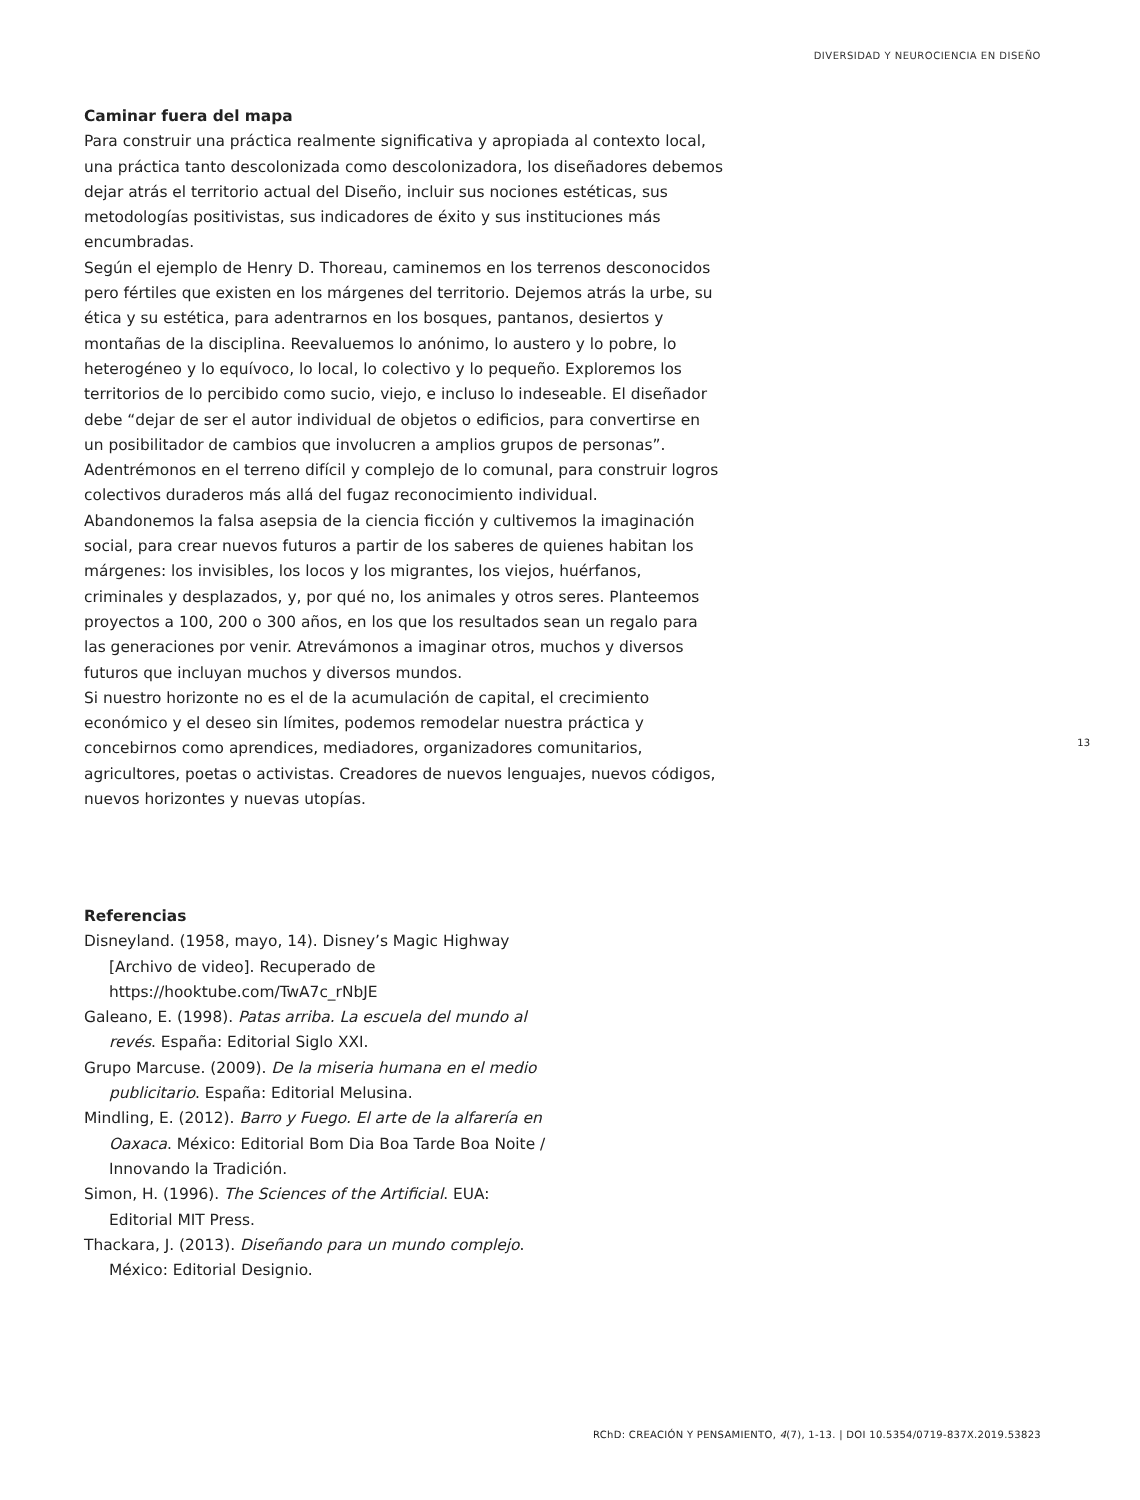DIVERSIDAD Y NEUROCIENCIA EN DISEÑO
Caminar fuera del mapa
Para construir una práctica realmente significativa y apropiada al contexto local, una práctica tanto descolonizada como descolonizadora, los diseñadores debemos dejar atrás el territorio actual del Diseño, incluir sus nociones estéticas, sus metodologías positivistas, sus indicadores de éxito y sus instituciones más encumbradas.
Según el ejemplo de Henry D. Thoreau, caminemos en los terrenos desconocidos pero fértiles que existen en los márgenes del territorio. Dejemos atrás la urbe, su ética y su estética, para adentrarnos en los bosques, pantanos, desiertos y montañas de la disciplina. Reevaluemos lo anónimo, lo austero y lo pobre, lo heterogéneo y lo equívoco, lo local, lo colectivo y lo pequeño. Exploremos los territorios de lo percibido como sucio, viejo, e incluso lo indeseable. El diseñador debe “dejar de ser el autor individual de objetos o edificios, para convertirse en un posibilitador de cambios que involucren a amplios grupos de personas”. Adentrémonos en el terreno difícil y complejo de lo comunal, para construir logros colectivos duraderos más allá del fugaz reconocimiento individual.
Abandonemos la falsa asepsia de la ciencia ficción y cultivemos la imaginación social, para crear nuevos futuros a partir de los saberes de quienes habitan los márgenes: los invisibles, los locos y los migrantes, los viejos, huérfanos, criminales y desplazados, y, por qué no, los animales y otros seres. Planteemos proyectos a 100, 200 o 300 años, en los que los resultados sean un regalo para las generaciones por venir. Atrevámonos a imaginar otros, muchos y diversos futuros que incluyan muchos y diversos mundos.
Si nuestro horizonte no es el de la acumulación de capital, el crecimiento económico y el deseo sin límites, podemos remodelar nuestra práctica y concebirnos como aprendices, mediadores, organizadores comunitarios, agricultores, poetas o activistas. Creadores de nuevos lenguajes, nuevos códigos, nuevos horizontes y nuevas utopías.
13
Referencias
Disneyland. (1958, mayo, 14). Disney’s Magic Highway [Archivo de video]. Recuperado de https://hooktube.com/TwA7c_rNbJE
Galeano, E. (1998). Patas arriba. La escuela del mundo al revés. España: Editorial Siglo XXI.
Grupo Marcuse. (2009). De la miseria humana en el medio publicitario. España: Editorial Melusina.
Mindling, E. (2012). Barro y Fuego. El arte de la alfarería en Oaxaca. México: Editorial Bom Dia Boa Tarde Boa Noite / Innovando la Tradición.
Simon, H. (1996). The Sciences of the Artificial. EUA: Editorial MIT Press.
Thackara, J. (2013). Diseñando para un mundo complejo. México: Editorial Designio.
RChD: CREACIÓN Y PENSAMIENTO, 4(7), 1-13. | DOI 10.5354/0719-837X.2019.53823